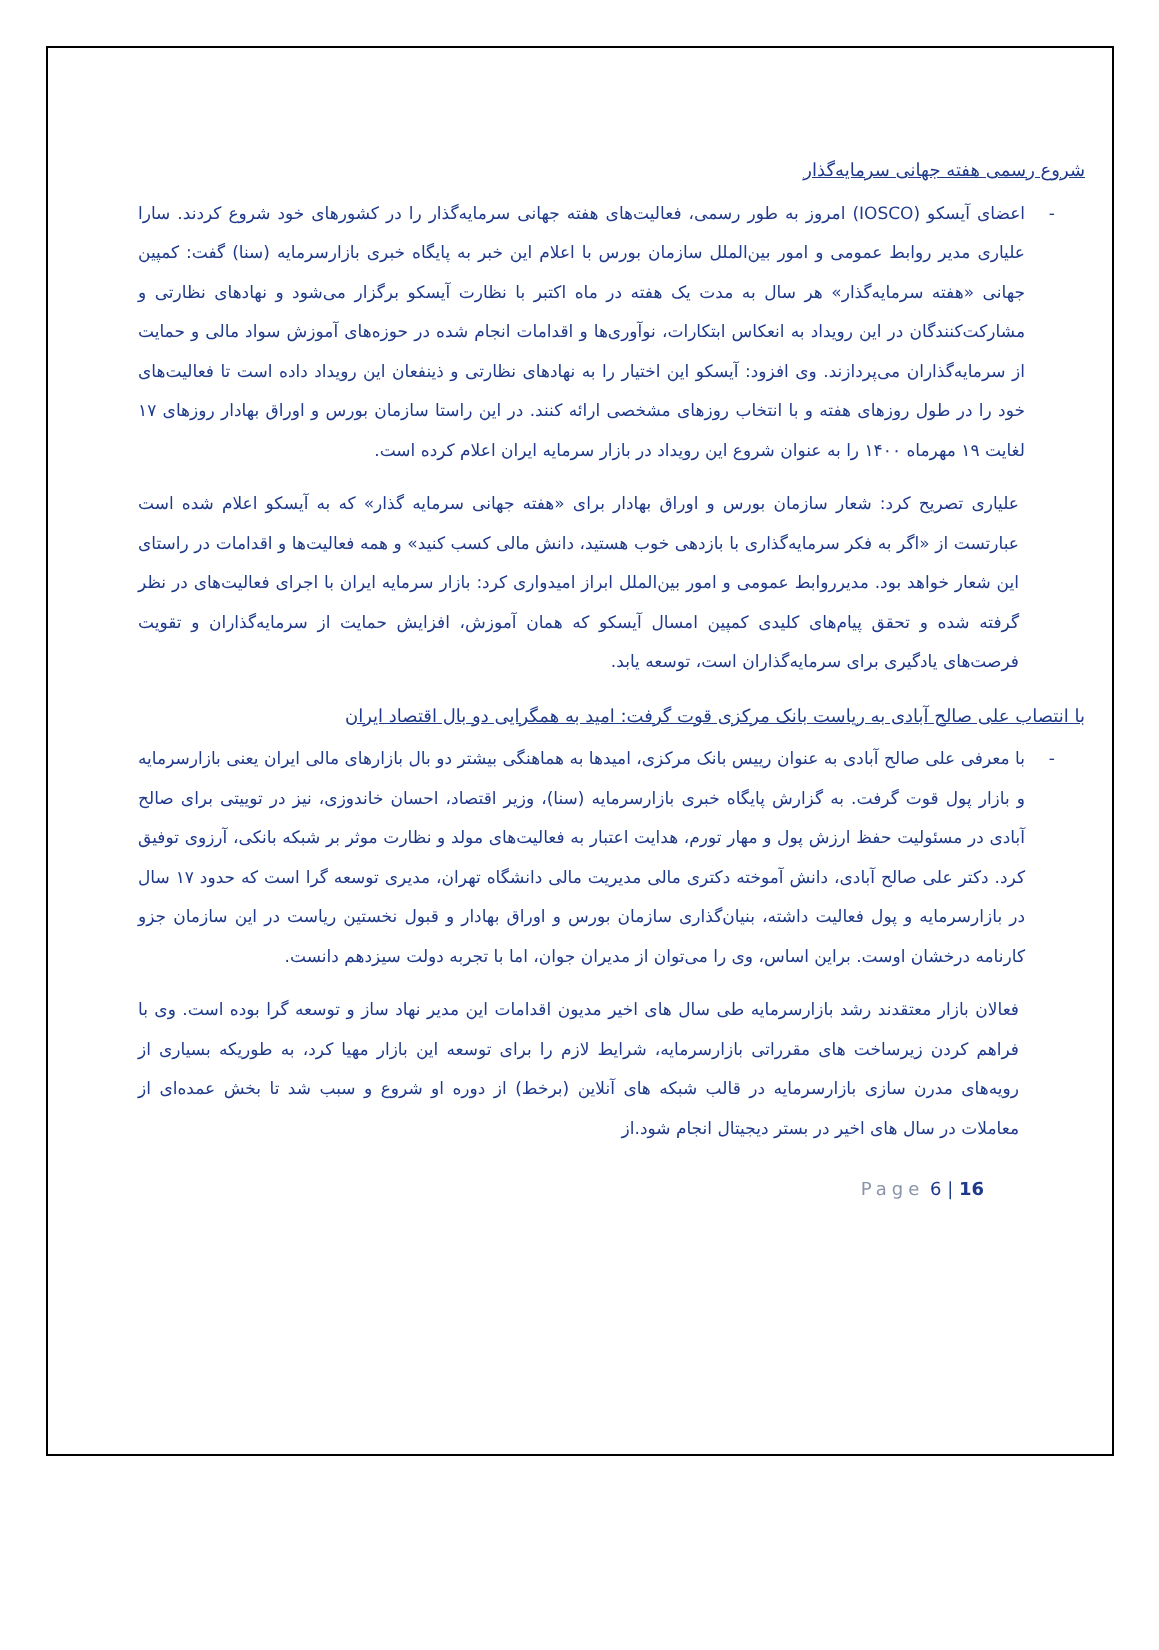شروع رسمی هفته جهانی سرمایه‌گذار
- اعضای آیسکو (IOSCO) امروز به طور رسمی، فعالیت‌های هفته جهانی سرمایه‌گذار را در کشورهای خود شروع کردند. سارا علیاری مدیر روابط عمومی و امور بین‌الملل سازمان بورس با اعلام این خبر به پایگاه خبری بازارسرمایه (سنا) گفت: کمپین جهانی «هفته سرمایه‌گذار» هر سال به مدت یک هفته در ماه اکتبر با نظارت آیسکو برگزار می‌شود و نهادهای نظارتی و مشارکت‌کنندگان در این رویداد به انعکاس ابتکارات، نوآوری‌ها و اقدامات انجام شده در حوزه‌های آموزش سواد مالی و حمایت از سرمایه‌گذاران می‌پردازند. وی افزود: آیسکو این اختیار را به نهادهای نظارتی و ذینفعان این رویداد داده است تا فعالیت‌های خود را در طول روزهای هفته و با انتخاب روزهای مشخصی ارائه کنند. در این راستا سازمان بورس و اوراق بهادار روزهای ۱۷ لغایت ۱۹ مهرماه ۱۴۰۰ را به عنوان شروع این رویداد در بازار سرمایه ایران اعلام کرده است.
علیاری تصریح کرد: شعار سازمان بورس و اوراق بهادار برای «هفته جهانی سرمایه گذار» که به آیسکو اعلام شده است عبارتست از «اگر به فکر سرمایه‌گذاری با بازدهی خوب هستید، دانش مالی کسب کنید» و همه فعالیت‌ها و اقدامات در راستای این شعار خواهد بود. مدیرروابط عمومی و امور بین‌الملل ابراز امیدواری کرد: بازار سرمایه ایران با اجرای فعالیت‌های در نظر گرفته شده و تحقق پیام‌های کلیدی کمپین امسال آیسکو که همان آموزش، افزایش حمایت از سرمایه‌گذاران و تقویت فرصت‌های یادگیری برای سرمایه‌گذاران است، توسعه یابد.
با انتصاب علی صالح آبادی به ریاست بانک مرکزی قوت گرفت: امید به همگرایی دو بال اقتصاد ایران
- با معرفی علی صالح آبادی به عنوان رییس بانک مرکزی، امیدها به هماهنگی بیشتر دو بال بازارهای مالی ایران یعنی بازارسرمایه و بازار پول قوت گرفت. به گزارش پایگاه خبری بازارسرمایه (سنا)، وزیر اقتصاد، احسان خاندوزی، نیز در توییتی برای صالح آبادی در مسئولیت حفظ ارزش پول و مهار تورم، هدایت اعتبار به فعالیت‌های مولد و نظارت موثر بر شبکه بانکی، آرزوی توفیق کرد. دکتر علی صالح آبادی، دانش آموخته دکتری مالی مدیریت مالی دانشگاه تهران، مدیری توسعه گرا است که حدود ۱۷ سال در بازارسرمایه و پول فعالیت داشته، بنیان‌گذاری سازمان بورس و اوراق بهادار و قبول نخستین ریاست در این سازمان جزو کارنامه درخشان اوست. براین اساس، وی را می‌توان از مدیران جوان، اما با تجربه دولت سیزدهم دانست.
فعالان بازار معتقدند رشد بازارسرمایه طی سال های اخیر مدیون اقدامات این مدیر نهاد ساز و توسعه گرا بوده است. وی با فراهم کردن زیرساخت های مقرراتی بازارسرمایه، شرایط لازم را برای توسعه این بازار مهیا کرد، به طوریکه بسیاری از رویه‌های مدرن سازی بازارسرمایه در قالب شبکه های آنلاین (برخط) از دوره او شروع و سبب شد تا بخش عمده‌ای از معاملات در سال های اخیر در بستر دیجیتال انجام شود.از
Page 6 | 16